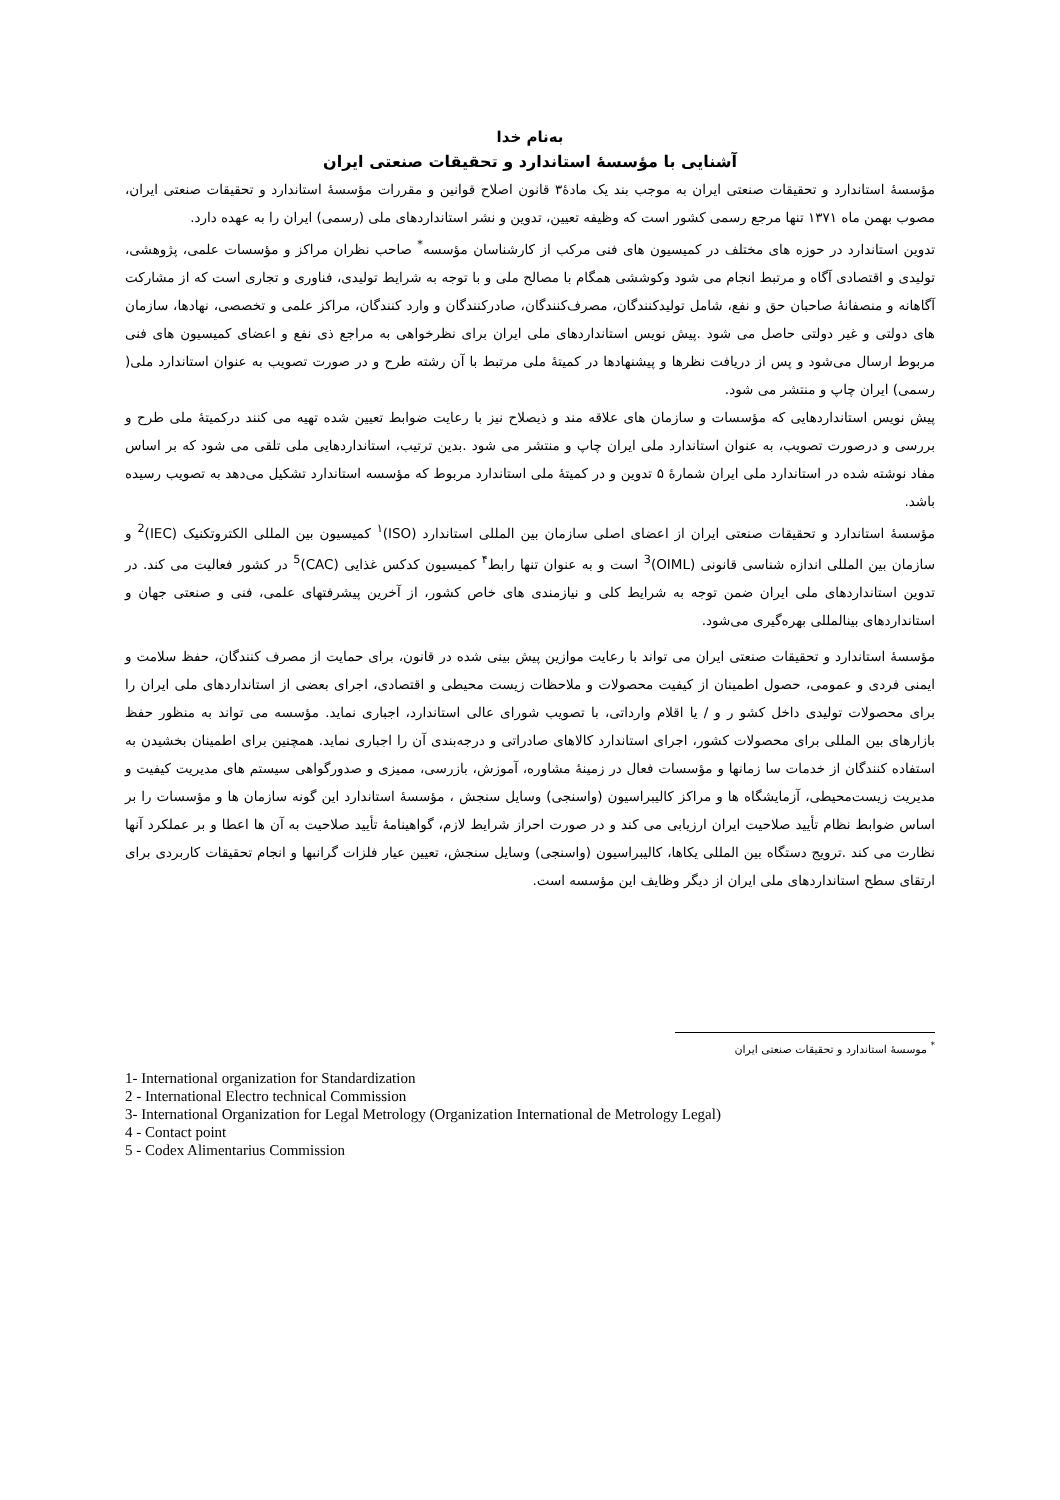به‌نام خدا
آشنایی با مؤسسهٔ استاندارد و تحقیقات صنعتی ایران
مؤسسهٔ استاندارد و تحقیقات صنعتی ایران به موجب بند یک مادهٔ۳ قانون اصلاح قوانین و مقررات مؤسسهٔ استاندارد و تحقیقات صنعتی ایران، مصوب بهمن ماه ۱۳۷۱ تنها مرجع رسمی کشور است که وظیفه تعیین، تدوین و نشر استانداردهای ملی (رسمی) ایران را به عهده دارد.
تدوین استاندارد در حوزه های مختلف در کمیسیون های فنی مرکب از کارشناسان مؤسسه<sup>*</sup> صاحب نظران مراکز و مؤسسات علمی، پژوهشی، تولیدی و اقتصادی آگاه و مرتبط انجام می شود وکوششی همگام با مصالح ملی و با توجه به شرایط تولیدی، فناوری و تجاری است که از مشارکت آگاهانه و منصفانهٔ صاحبان حق و نفع، شامل تولیدکنندگان، مصرف‌کنندگان، صادرکنندگان و وارد کنندگان، مراکز علمی و تخصصی، نهادها، سازمان های دولتی و غیر دولتی حاصل می شود .پیش نویس استانداردهای ملی ایران برای نظرخواهی به مراجع ذی نفع و اعضای کمیسیون های فنی مربوط ارسال می‌شود و پس از دریافت نظرها و پیشنهادها در کمیتهٔ ملی مرتبط با آن رشته طرح و در صورت تصویب به عنوان استاندارد ملی( رسمی) ایران چاپ و منتشر می شود.
پیش نویس استانداردهایی که مؤسسات و سازمان های علاقه مند و ذیصلاح نیز با رعایت ضوابط تعیین شده تهیه می کنند درکمیتهٔ ملی طرح و بررسی و درصورت تصویب، به عنوان استاندارد ملی ایران چاپ و منتشر می شود .بدین ترتیب، استانداردهایی ملی تلقی می شود که بر اساس مفاد نوشته شده در استاندارد ملی ایران شمارهٔ ۵ تدوین و در کمیتهٔ ملی استاندارد مربوط که مؤسسه استاندارد تشکیل می‌دهد به تصویب رسیده باشد.
مؤسسهٔ استاندارد و تحقیقات صنعتی ایران از اعضای اصلی سازمان بین المللی استاندارد (ISO)<sup>۱</sup> کمیسیون بین المللی الکتروتکنیک (IEC)<sup>2</sup> و سازمان بین المللی اندازه شناسی قانونی (OIML)<sup>3</sup> است و به عنوان تنها رابط<sup>۴</sup> کمیسیون کدکس غذایی (CAC)<sup>5</sup> در کشور فعالیت می کند. در تدوین استانداردهای ملی ایران ضمن توجه به شرایط کلی و نیازمندی های خاص کشور، از آخرین پیشرفتهای علمی، فنی و صنعتی جهان و استانداردهای بینالمللی بهره‌گیری می‌شود.
مؤسسهٔ استاندارد و تحقیقات صنعتی ایران می تواند با رعایت موازین پیش بینی شده در قانون، برای حمایت از مصرف کنندگان، حفظ سلامت و ایمنی فردی و عمومی، حصول اطمینان از کیفیت محصولات و ملاحظات زیست محیطی و اقتصادی، اجرای بعضی از استانداردهای ملی ایران را برای محصولات تولیدی داخل کشو ر و / یا اقلام وارداتی، با تصویب شورای عالی استاندارد، اجباری نماید. مؤسسه می تواند به منظور حفظ بازارهای بین المللی برای محصولات کشور، اجرای استاندارد کالاهای صادراتی و درجه‌بندی آن را اجباری نماید. همچنین برای اطمینان بخشیدن به استفاده کنندگان از خدمات سا زمانها و مؤسسات فعال در زمینهٔ مشاوره، آموزش، بازرسی، ممیزی و صدورگواهی سیستم های مدیریت کیفیت و مدیریت زیست‌محیطی، آزمایشگاه ها و مراکز کالیبراسیون (واسنجی) وسایل سنجش ، مؤسسهٔ استاندارد این گونه سازمان ها و مؤسسات را بر اساس ضوابط نظام تأیید صلاحیت ایران ارزیابی می کند و در صورت احراز شرایط لازم، گواهینامهٔ تأیید صلاحیت به آن ها اعطا و بر عملکرد آنها نظارت می کند .ترویج دستگاه بین المللی یکاها، کالیبراسیون (واسنجی) وسایل سنجش، تعیین عیار فلزات گرانبها و انجام تحقیقات کاربردی برای ارتقای سطح استانداردهای ملی ایران از دیگر وظایف این مؤسسه است.
<sup>*</sup> موسسهٔ استاندارد و تحقیقات صنعتی ایران
1- International organization for Standardization
2 - International Electro technical Commission
3- International Organization for Legal Metrology (Organization International de Metrology Legal)
4 - Contact point
5 - Codex Alimentarius Commission